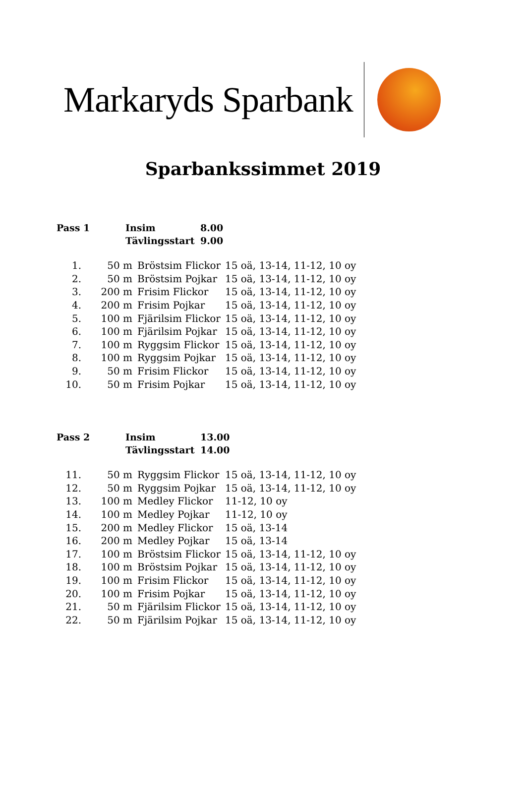Markaryds Sparbank
Sparbankssimmet 2019
| Pass 1 | Insim | 8.00 |
| | Tävlingsstart | 9.00 |
| 1. | 50 m | Bröstsim Flickor | 15 oä, 13-14, 11-12, 10 oy |
| 2. | 50 m | Bröstsim Pojkar | 15 oä, 13-14, 11-12, 10 oy |
| 3. | 200 m | Frisim Flickor | 15 oä, 13-14, 11-12, 10 oy |
| 4. | 200 m | Frisim Pojkar | 15 oä, 13-14, 11-12, 10 oy |
| 5. | 100 m | Fjärilsim Flickor | 15 oä, 13-14, 11-12, 10 oy |
| 6. | 100 m | Fjärilsim Pojkar | 15 oä, 13-14, 11-12, 10 oy |
| 7. | 100 m | Ryggsim Flickor | 15 oä, 13-14, 11-12, 10 oy |
| 8. | 100 m | Ryggsim Pojkar | 15 oä, 13-14, 11-12, 10 oy |
| 9. | 50 m | Frisim Flickor | 15 oä, 13-14, 11-12, 10 oy |
| 10. | 50 m | Frisim Pojkar | 15 oä, 13-14, 11-12, 10 oy |
| Pass 2 | Insim | 13.00 |
| | Tävlingsstart | 14.00 |
| 11. | 50 m | Ryggsim Flickor | 15 oä, 13-14, 11-12, 10 oy |
| 12. | 50 m | Ryggsim Pojkar | 15 oä, 13-14, 11-12, 10 oy |
| 13. | 100 m | Medley Flickor | 11-12, 10 oy |
| 14. | 100 m | Medley Pojkar | 11-12, 10 oy |
| 15. | 200 m | Medley Flickor | 15 oä, 13-14 |
| 16. | 200 m | Medley Pojkar | 15 oä, 13-14 |
| 17. | 100 m | Bröstsim Flickor | 15 oä, 13-14, 11-12, 10 oy |
| 18. | 100 m | Bröstsim Pojkar | 15 oä, 13-14, 11-12, 10 oy |
| 19. | 100 m | Frisim Flickor | 15 oä, 13-14, 11-12, 10 oy |
| 20. | 100 m | Frisim Pojkar | 15 oä, 13-14, 11-12, 10 oy |
| 21. | 50 m | Fjärilsim Flickor | 15 oä, 13-14, 11-12, 10 oy |
| 22. | 50 m | Fjärilsim Pojkar | 15 oä, 13-14, 11-12, 10 oy |